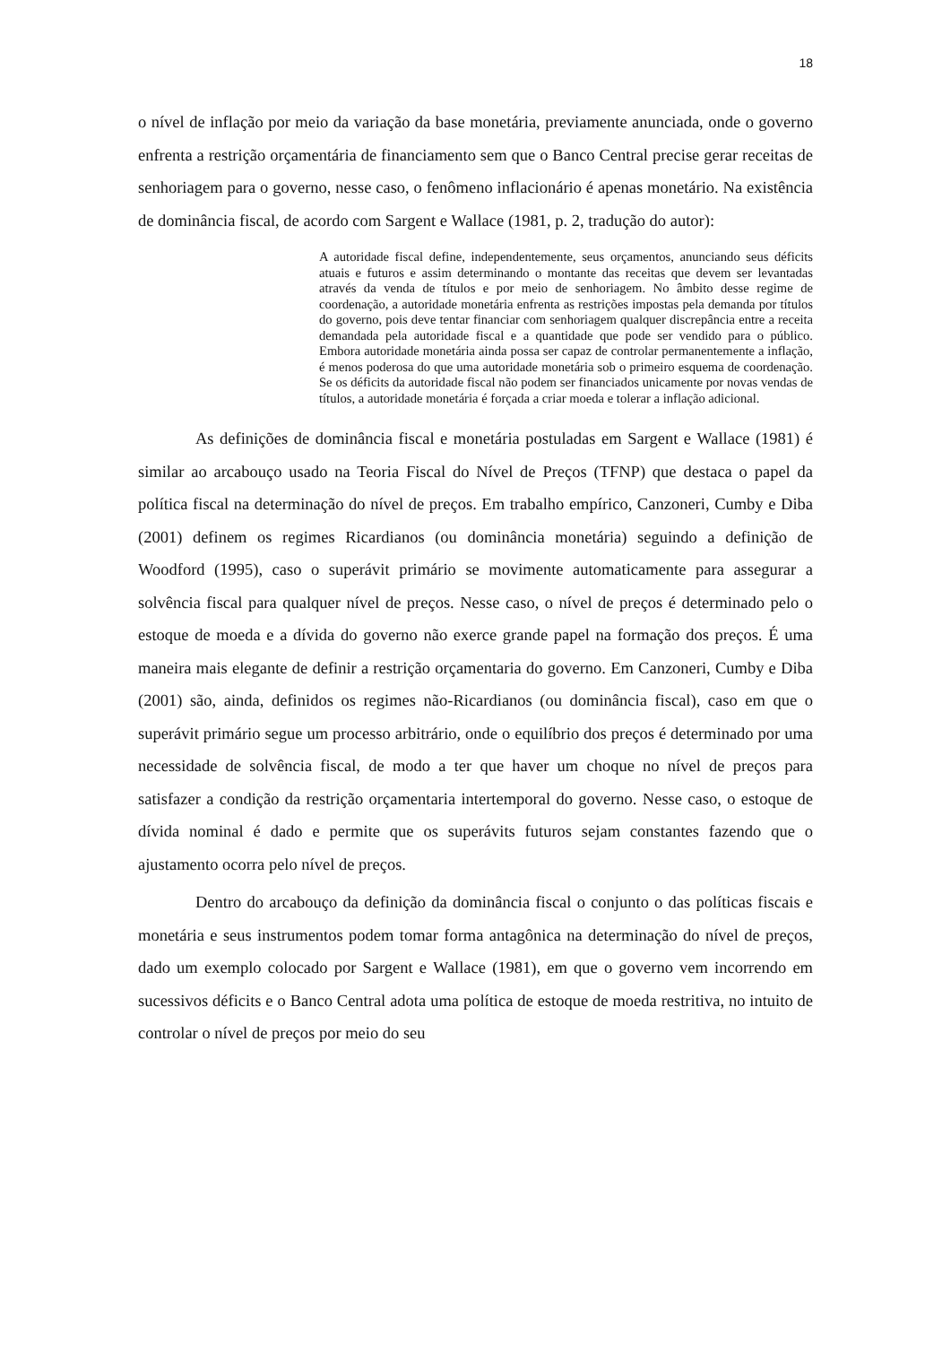18
o nível de inflação por meio da variação da base monetária, previamente anunciada, onde o governo enfrenta a restrição orçamentária de financiamento sem que o Banco Central precise gerar receitas de senhoriagem para o governo, nesse caso, o fenômeno inflacionário é apenas monetário. Na existência de dominância fiscal, de acordo com Sargent e Wallace (1981, p. 2, tradução do autor):
A autoridade fiscal define, independentemente, seus orçamentos, anunciando seus déficits atuais e futuros e assim determinando o montante das receitas que devem ser levantadas através da venda de títulos e por meio de senhoriagem. No âmbito desse regime de coordenação, a autoridade monetária enfrenta as restrições impostas pela demanda por títulos do governo, pois deve tentar financiar com senhoriagem qualquer discrepância entre a receita demandada pela autoridade fiscal e a quantidade que pode ser vendido para o público. Embora autoridade monetária ainda possa ser capaz de controlar permanentemente a inflação, é menos poderosa do que uma autoridade monetária sob o primeiro esquema de coordenação. Se os déficits da autoridade fiscal não podem ser financiados unicamente por novas vendas de títulos, a autoridade monetária é forçada a criar moeda e tolerar a inflação adicional.
As definições de dominância fiscal e monetária postuladas em Sargent e Wallace (1981) é similar ao arcabouço usado na Teoria Fiscal do Nível de Preços (TFNP) que destaca o papel da política fiscal na determinação do nível de preços. Em trabalho empírico, Canzoneri, Cumby e Diba (2001) definem os regimes Ricardianos (ou dominância monetária) seguindo a definição de Woodford (1995), caso o superávit primário se movimente automaticamente para assegurar a solvência fiscal para qualquer nível de preços. Nesse caso, o nível de preços é determinado pelo o estoque de moeda e a dívida do governo não exerce grande papel na formação dos preços. É uma maneira mais elegante de definir a restrição orçamentaria do governo. Em Canzoneri, Cumby e Diba (2001) são, ainda, definidos os regimes não-Ricardianos (ou dominância fiscal), caso em que o superávit primário segue um processo arbitrário, onde o equilíbrio dos preços é determinado por uma necessidade de solvência fiscal, de modo a ter que haver um choque no nível de preços para satisfazer a condição da restrição orçamentaria intertemporal do governo. Nesse caso, o estoque de dívida nominal é dado e permite que os superávits futuros sejam constantes fazendo que o ajustamento ocorra pelo nível de preços.
Dentro do arcabouço da definição da dominância fiscal o conjunto o das políticas fiscais e monetária e seus instrumentos podem tomar forma antagônica na determinação do nível de preços, dado um exemplo colocado por Sargent e Wallace (1981), em que o governo vem incorrendo em sucessivos déficits e o Banco Central adota uma política de estoque de moeda restritiva, no intuito de controlar o nível de preços por meio do seu